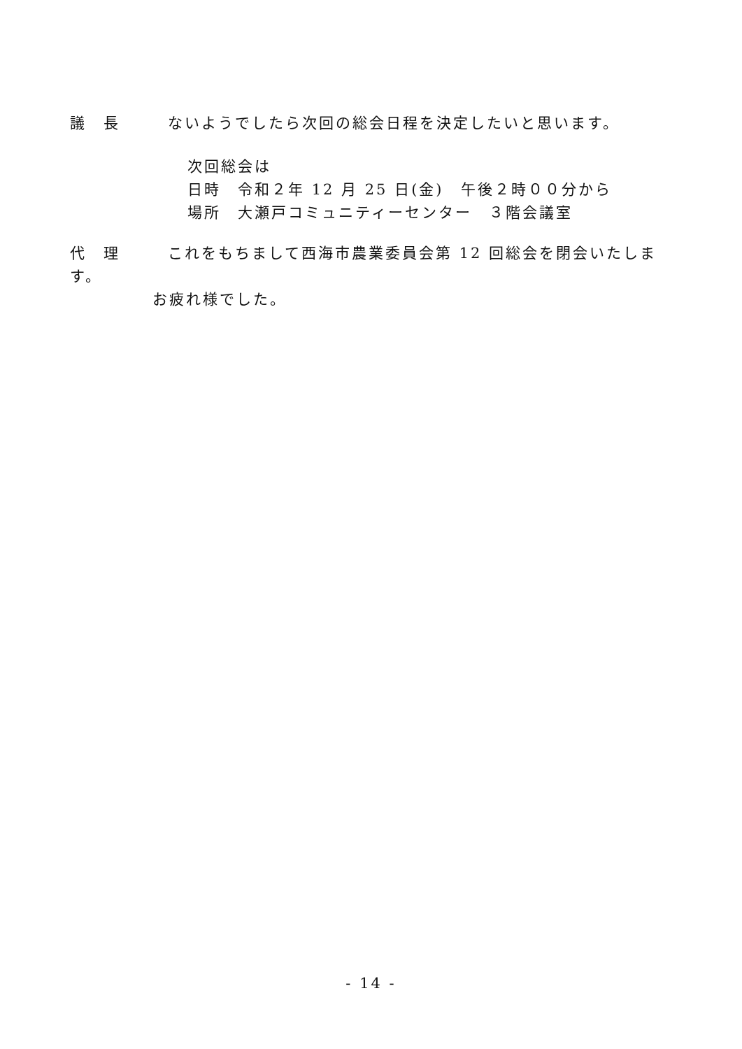議　長 ないようでしたら次回の総会日程を決定したいと思います。
次回総会は
日時　令和２年 12 月 25 日(金)　午後２時００分から
場所　大瀬戸コミュニティーセンター　３階会議室
代　理 これをもちまして西海市農業委員会第 12 回総会を閉会いたします。
お疲れ様でした。
- 14 -